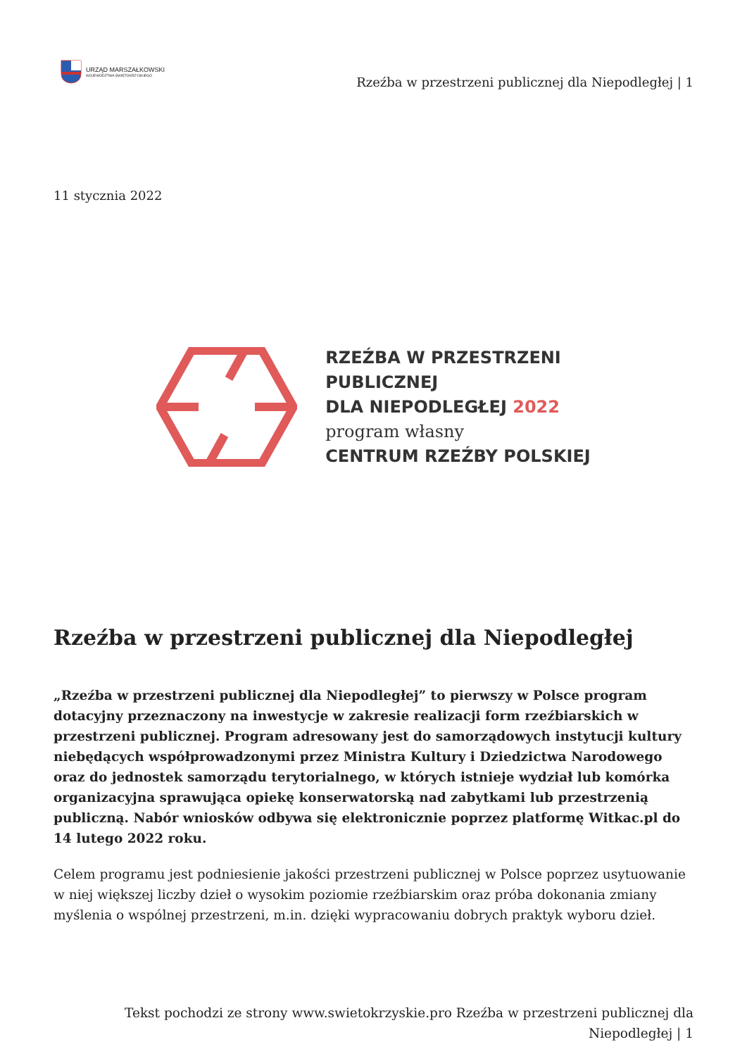URZĄD MARSZAŁKOWSKI
WOJEWÓDZTWA ŚWIĘTOKRZYSKIEGO
Rzeźba w przestrzeni publicznej dla Niepodległej | 1
11 stycznia 2022
RZEŹBA W PRZESTRZENI
PUBLICZNEJ
DLA NIEPODLEGŁEJ 2022
program własny
CENTRUM RZEŹBY POLSKIEJ
Rzeźba w przestrzeni publicznej dla Niepodległej
„Rzeźba w przestrzeni publicznej dla Niepodległej” to pierwszy w Polsce program dotacyjny przeznaczony na inwestycje w zakresie realizacji form rzeźbiarskich w przestrzeni publicznej. Program adresowany jest do samorządowych instytucji kultury niebędących współprowadzonymi przez Ministra Kultury i Dziedzictwa Narodowego oraz do jednostek samorządu terytorialnego, w których istnieje wydział lub komórka organizacyjna sprawująca opiekę konserwatorską nad zabytkami lub przestrzenią publiczną. Nabór wniosków odbywa się elektronicznie poprzez platformę Witkac.pl do 14 lutego 2022 roku.
Celem programu jest podniesienie jakości przestrzeni publicznej w Polsce poprzez usytuowanie w niej większej liczby dzieł o wysokim poziomie rzeźbiarskim oraz próba dokonania zmiany myślenia o wspólnej przestrzeni, m.in. dzięki wypracowaniu dobrych praktyk wyboru dzieł.
Tekst pochodzi ze strony www.swietokrzyskie.pro Rzeźba w przestrzeni publicznej dla
Niepodległej | 1